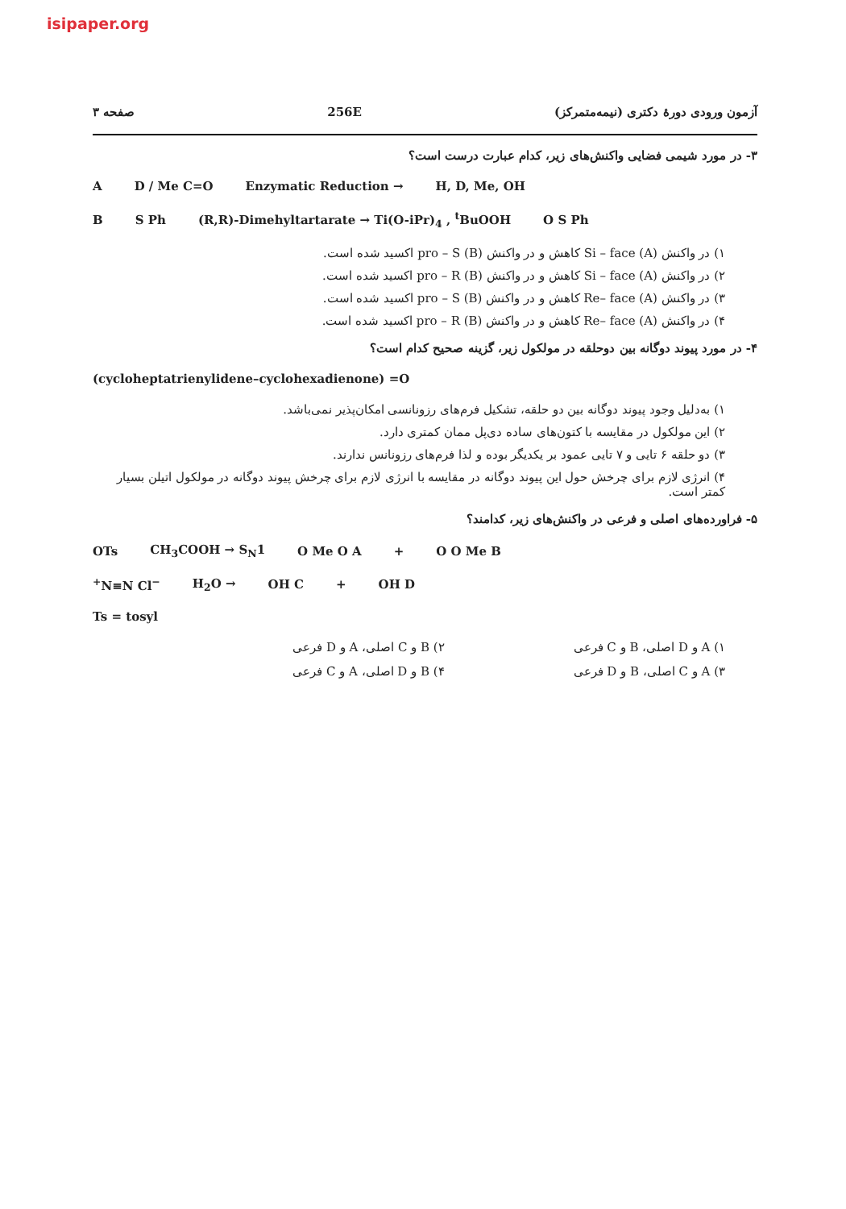isipaper.org
آزمون ورودی دورهٔ دکتری (نیمه‌متمرکز) 256E صفحه ۳
۳- در مورد شیمی فضایی واکنش‌های زیر، کدام عبارت درست است؟
A D / Me C=O Enzymatic Reduction → H, D, Me, OH
B S Ph (R,R)-Dimehyltartarate → Ti(O-iPr)<sub>4</sub> , <sup>t</sup>BuOOH O S Ph
۱) در واکنش (A) Si – face کاهش و در واکنش (B) pro – S اکسید شده است.
۲) در واکنش (A) Si – face کاهش و در واکنش (B) pro – R اکسید شده است.
۳) در واکنش (A) Re– face کاهش و در واکنش (B) pro – S اکسید شده است.
۴) در واکنش (A) Re– face کاهش و در واکنش (B) pro – R اکسید شده است.
۴- در مورد پیوند دوگانه بین دوحلقه در مولکول زیر، گزینه صحیح کدام است؟
(cycloheptatrienylidene–cyclohexadienone) =O
۱) به‌دلیل وجود پیوند دوگانه بین دو حلقه، تشکیل فرم‌های رزونانسی امکان‌پذیر نمی‌باشد.
۲) این مولکول در مقایسه با کتون‌های ساده دی‌پل ممان کمتری دارد.
۳) دو حلقه ۶ تایی و ۷ تایی عمود بر یکدیگر بوده و لذا فرم‌های رزونانس ندارند.
۴) انرژی لازم برای چرخش حول این پیوند دوگانه در مقایسه با انرژی لازم برای چرخش پیوند دوگانه در مولکول اتیلن بسیار کمتر است.
۵- فراورده‌های اصلی و فرعی در واکنش‌های زیر، کدامند؟
OTs CH<sub>3</sub>COOH → S<sub>N</sub>1 O Me O A + O O Me B
<sup>+</sup>N≡N Cl<sup>−</sup> H<sub>2</sub>O → OH C + OH D
Ts = tosyl
۱) A و D اصلی، B و C فرعی ۲) B و C اصلی، A و D فرعی
۳) A و C اصلی، B و D فرعی ۴) B و D اصلی، A و C فرعی